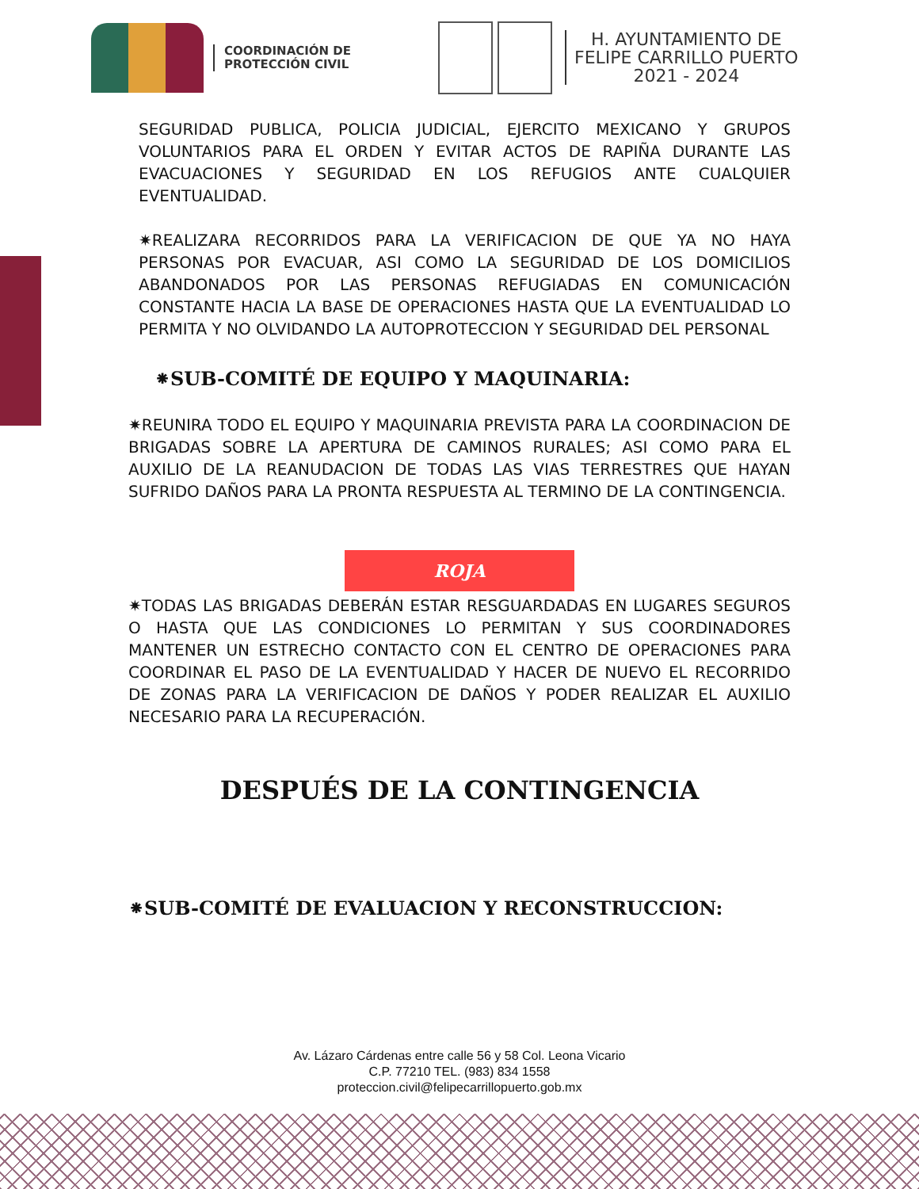COORDINACIÓN DE
PROTECCIÓN CIVIL
H. AYUNTAMIENTO DE
FELIPE CARRILLO PUERTO
2021 - 2024
SEGURIDAD PUBLICA, POLICIA JUDICIAL, EJERCITO MEXICANO Y GRUPOS VOLUNTARIOS PARA EL ORDEN Y EVITAR ACTOS DE RAPIÑA DURANTE LAS EVACUACIONES Y SEGURIDAD EN LOS REFUGIOS ANTE CUALQUIER EVENTUALIDAD.
✷REALIZARA RECORRIDOS PARA LA VERIFICACION DE QUE YA NO HAYA PERSONAS POR EVACUAR, ASI COMO LA SEGURIDAD DE LOS DOMICILIOS ABANDONADOS POR LAS PERSONAS REFUGIADAS EN COMUNICACIÓN CONSTANTE HACIA LA BASE DE OPERACIONES HASTA QUE LA EVENTUALIDAD LO PERMITA Y NO OLVIDANDO LA AUTOPROTECCION Y SEGURIDAD DEL PERSONAL
⁕SUB-COMITÉ DE EQUIPO Y MAQUINARIA:
✷REUNIRA TODO EL EQUIPO Y MAQUINARIA PREVISTA PARA LA COORDINACION DE BRIGADAS SOBRE LA APERTURA DE CAMINOS RURALES; ASI COMO PARA EL AUXILIO DE LA REANUDACION DE TODAS LAS VIAS TERRESTRES QUE HAYAN SUFRIDO DAÑOS PARA LA PRONTA RESPUESTA AL TERMINO DE LA CONTINGENCIA.
ROJA
✷TODAS LAS BRIGADAS DEBERÁN ESTAR RESGUARDADAS EN LUGARES SEGUROS O HASTA QUE LAS CONDICIONES LO PERMITAN Y SUS COORDINADORES MANTENER UN ESTRECHO CONTACTO CON EL CENTRO DE OPERACIONES PARA COORDINAR EL PASO DE LA EVENTUALIDAD Y HACER DE NUEVO EL RECORRIDO DE ZONAS PARA LA VERIFICACION DE DAÑOS Y PODER REALIZAR EL AUXILIO NECESARIO PARA LA RECUPERACIÓN.
DESPUÉS DE LA CONTINGENCIA
⁕SUB-COMITÉ DE EVALUACION Y RECONSTRUCCION:
Av. Lázaro Cárdenas entre calle 56 y 58 Col. Leona Vicario
C.P. 77210 TEL. (983) 834 1558
proteccion.civil@felipecarrillopuerto.gob.mx